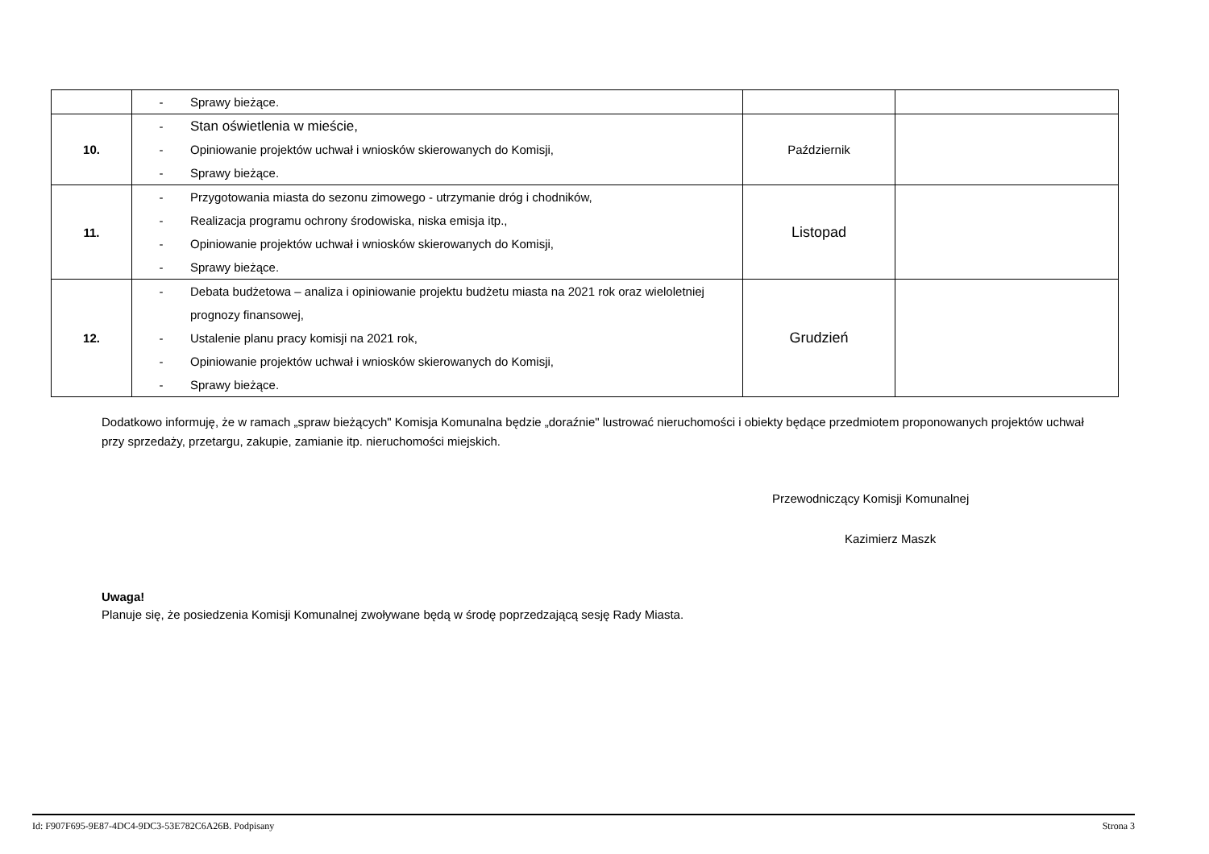| | - Sprawy bieżące. | | |
| 10. | - Stan oświetlenia w mieście, - Opiniowanie projektów uchwał i wniosków skierowanych do Komisji, - Sprawy bieżące. | Październik | |
| 11. | - Przygotowania miasta do sezonu zimowego - utrzymanie dróg i chodników, - Realizacja programu ochrony środowiska, niska emisja itp., - Opiniowanie projektów uchwał i wniosków skierowanych do Komisji, - Sprawy bieżące. | Listopad | |
| 12. | - Debata budżetowa – analiza i opiniowanie projektu budżetu miasta na 2021 rok oraz wieloletniej prognozy finansowej, - Ustalenie planu pracy komisji na 2021 rok, - Opiniowanie projektów uchwał i wniosków skierowanych do Komisji, - Sprawy bieżące. | Grudzień | |
Dodatkowo informuję, że w ramach „spraw bieżących" Komisja Komunalna będzie „doraźnie" lustrować nieruchomości i obiekty będące przedmiotem proponowanych projektów uchwał przy sprzedaży, przetargu, zakupie, zamianie itp. nieruchomości miejskich.
Przewodniczący Komisji Komunalnej
Kazimierz Maszk
Uwaga!
Planuje się, że posiedzenia Komisji Komunalnej zwoływane będą w środę poprzedzającą sesję Rady Miasta.
Id: F907F695-9E87-4DC4-9DC3-53E782C6A26B. Podpisany Strona 3